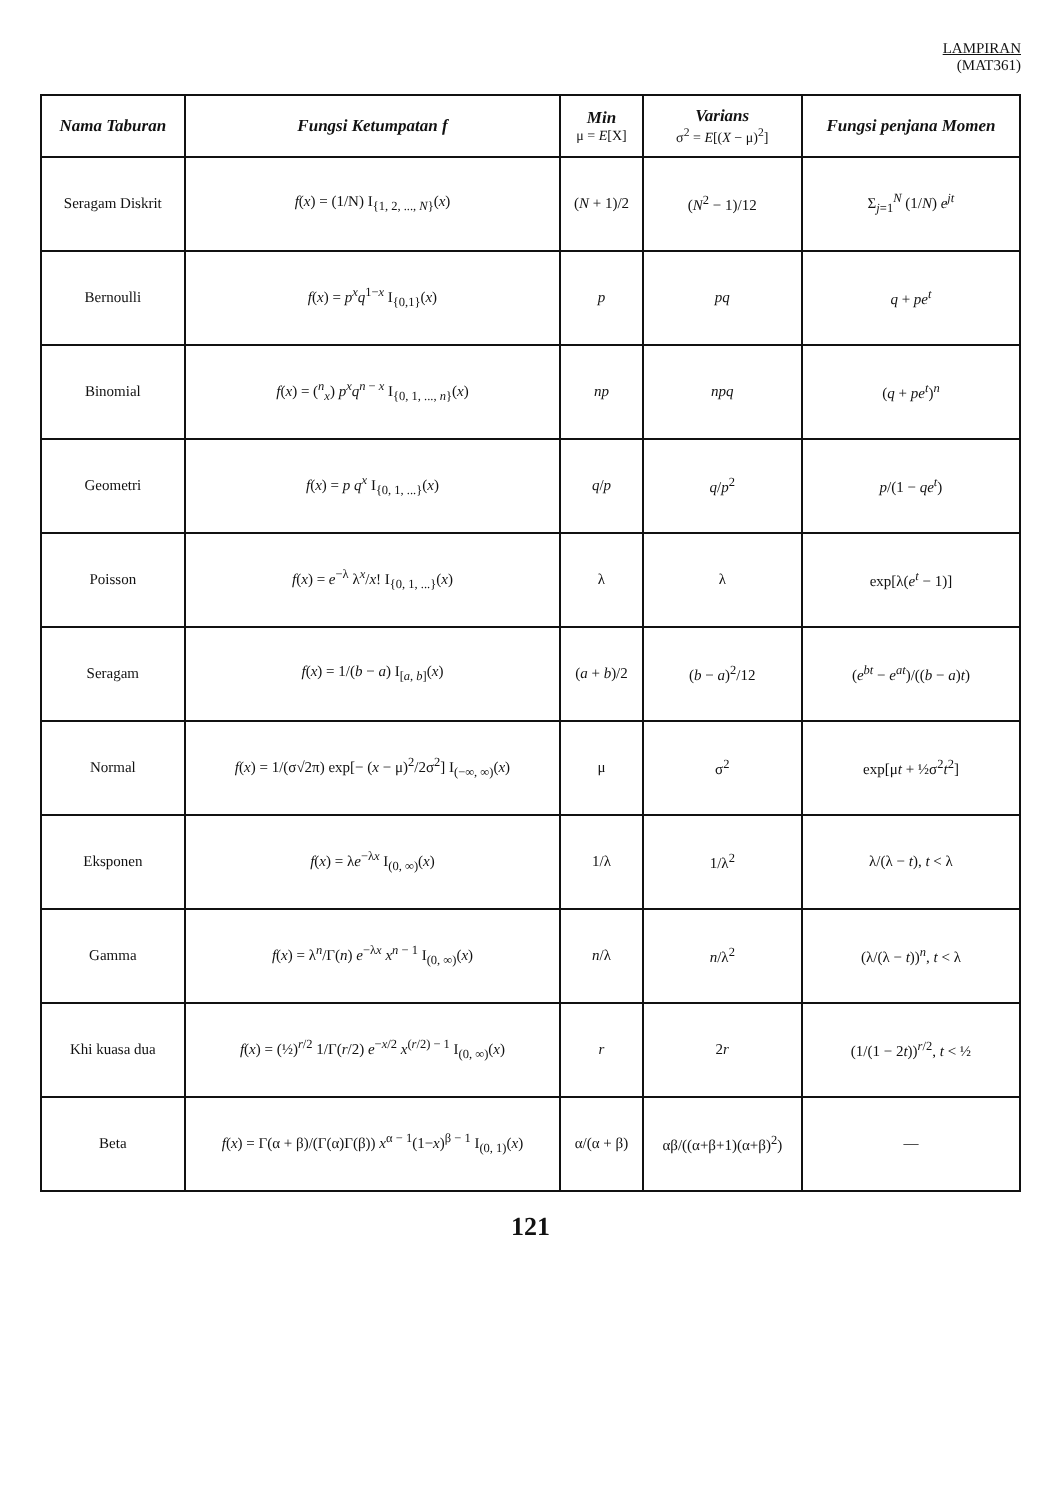LAMPIRAN
(MAT361)
| Nama Taburan | Fungsi Ketumpatan f | Min μ = E [X] | Varians σ<sup>2</sup> = E [( X − μ)<sup>2</sup>] | Fungsi penjana Momen |
| --- | --- | --- | --- | --- |
| Seragam Diskrit | f ( x ) = (1/N) I<sub>{1, 2, ..., N}</sub>( x ) | ( N + 1)/2 | ( N<sup>2</sup> − 1)/12 | Σ<sub>j=1</sub><sup>N</sup> (1/ N ) e<sup>jt</sup> |
| Bernoulli | f ( x ) = p<sup>x</sup> q<sup>1−x</sup> I<sub>{0,1}</sub>( x ) | p | pq | q + pe<sup>t</sup> |
| Binomial | f ( x ) = (<sup>n</sup><sub>x</sub>) p<sup>x</sup> q<sup>n − x</sup> I<sub>{0, 1, ..., n}</sub>( x ) | np | npq | ( q + pe<sup>t</sup>)<sup>n</sup> |
| Geometri | f ( x ) = p q<sup>x</sup> I<sub>{0, 1, ...}</sub>( x ) | q / p | q / p<sup>2</sup> | p /(1 − qe<sup>t</sup>) |
| Poisson | f ( x ) = e<sup>−λ</sup> λ<sup>x</sup>/ x ! I<sub>{0, 1, ...}</sub>( x ) | λ | λ | exp[λ( e<sup>t</sup> − 1)] |
| Seragam | f ( x ) = 1/( b − a ) I<sub>[a, b]</sub>( x ) | ( a + b )/2 | ( b − a )<sup>2</sup>/12 | ( e<sup>bt</sup> − e<sup>at</sup>)/(( b − a ) t ) |
| Normal | f ( x ) = 1/(σ√2π) exp[− ( x − μ)<sup>2</sup>/2σ<sup>2</sup>] I<sub>(−∞, ∞)</sub>( x ) | μ | σ<sup>2</sup> | exp[μ t + ½σ<sup>2</sup> t<sup>2</sup>] |
| Eksponen | f ( x ) = λ e<sup>−λx</sup> I<sub>(0, ∞)</sub>( x ) | 1/λ | 1/λ<sup>2</sup> | λ/(λ − t ), t < λ |
| Gamma | f ( x ) = λ<sup>n</sup>/Γ( n ) e<sup>−λx</sup> x<sup>n − 1</sup> I<sub>(0, ∞)</sub>( x ) | n /λ | n /λ<sup>2</sup> | (λ/(λ − t ))<sup>n</sup>, t < λ |
| Khi kuasa dua | f ( x ) = (½)<sup>r/2</sup> 1/Γ( r /2) e<sup>−x/2</sup> x<sup>(r/2) − 1</sup> I<sub>(0, ∞)</sub>( x ) | r | 2 r | (1/(1 − 2 t ))<sup>r/2</sup>, t < ½ |
| Beta | f ( x ) = Γ(α + β)/(Γ(α)Γ(β)) x<sup>α − 1</sup>(1− x )<sup>β − 1</sup> I<sub>(0, 1)</sub>( x ) | α/(α + β) | αβ/((α+β+1)(α+β)<sup>2</sup>) | — |
121